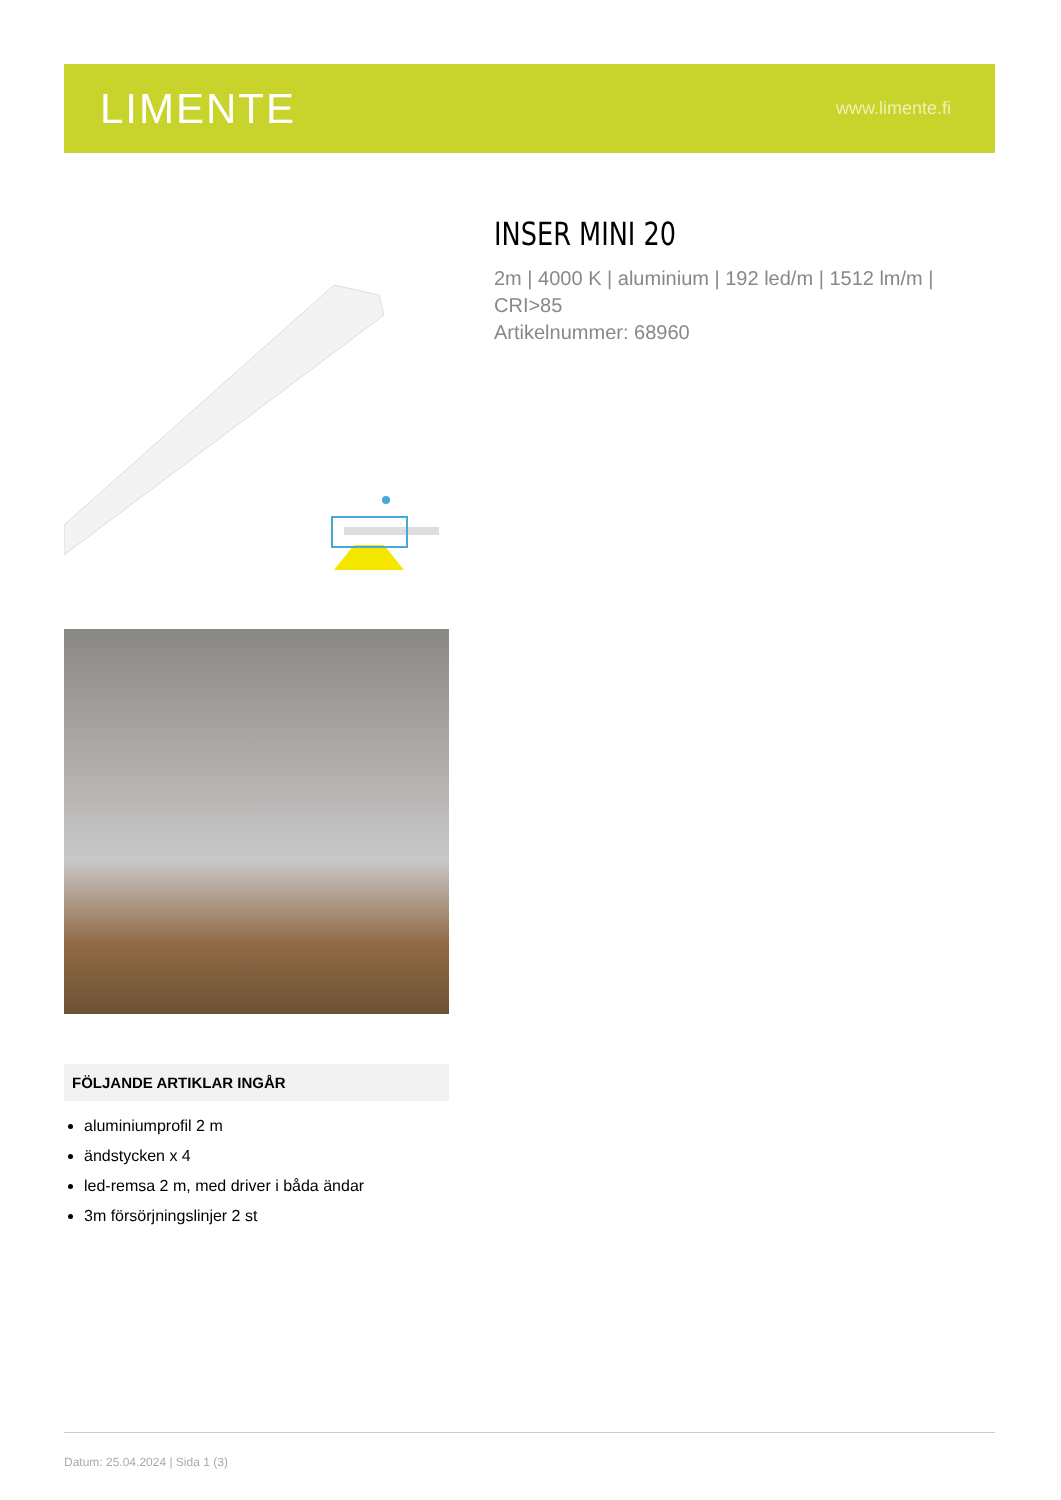LIMENTE
www.limente.fi
FÖLJANDE ARTIKLAR INGÅR
aluminiumprofil 2 m
ändstycken x 4
led-remsa 2 m, med driver i båda ändar
3m försörjningslinjer 2 st
INSER MINI 20
2m | 4000 K | aluminium | 192 led/m | 1512 lm/m | CRI>85
Artikelnummer: 68960
Datum: 25.04.2024 | Sida 1 (3)